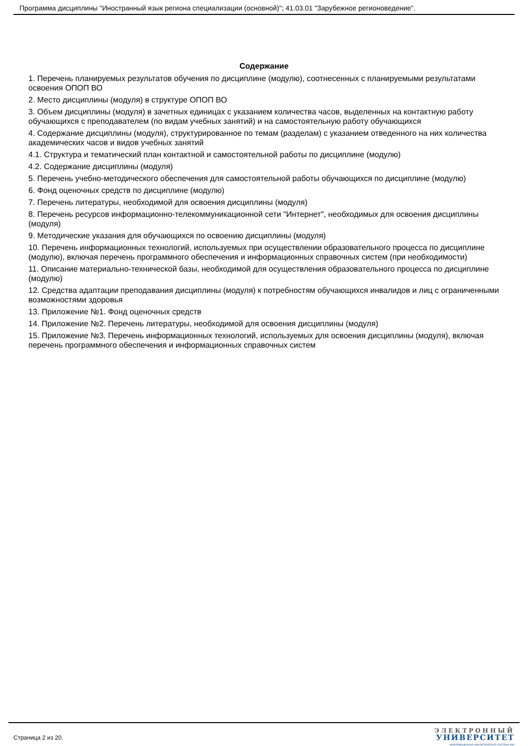Программа дисциплины "Иностранный язык региона специализации (основной)"; 41.03.01 "Зарубежное регионоведение".
Содержание
1. Перечень планируемых результатов обучения по дисциплине (модулю), соотнесенных с планируемыми результатами освоения ОПОП ВО
2. Место дисциплины (модуля) в структуре ОПОП ВО
3. Объем дисциплины (модуля) в зачетных единицах с указанием количества часов, выделенных на контактную работу обучающихся с преподавателем (по видам учебных занятий) и на самостоятельную работу обучающихся
4. Содержание дисциплины (модуля), структурированное по темам (разделам) с указанием отведенного на них количества академических часов и видов учебных занятий
4.1. Структура и тематический план контактной и самостоятельной работы по дисциплине (модулю)
4.2. Содержание дисциплины (модуля)
5. Перечень учебно-методического обеспечения для самостоятельной работы обучающихся по дисциплине (модулю)
6. Фонд оценочных средств по дисциплине (модулю)
7. Перечень литературы, необходимой для освоения дисциплины (модуля)
8. Перечень ресурсов информационно-телекоммуникационной сети "Интернет", необходимых для освоения дисциплины (модуля)
9. Методические указания для обучающихся по освоению дисциплины (модуля)
10. Перечень информационных технологий, используемых при осуществлении образовательного процесса по дисциплине (модулю), включая перечень программного обеспечения и информационных справочных систем (при необходимости)
11. Описание материально-технической базы, необходимой для осуществления образовательного процесса по дисциплине (модулю)
12. Средства адаптации преподавания дисциплины (модуля) к потребностям обучающихся инвалидов и лиц с ограниченными возможностями здоровья
13. Приложение №1. Фонд оценочных средств
14. Приложение №2. Перечень литературы, необходимой для освоения дисциплины (модуля)
15. Приложение №3. Перечень информационных технологий, используемых для освоения дисциплины (модуля), включая перечень программного обеспечения и информационных справочных систем
Страница 2 из 20.
ЭЛЕКТРОННЫЙ
УНИВЕРСИТЕТ
ИНФОРМАЦИОННО-АНАЛИТИЧЕСКАЯ СИСТЕМА КФУ